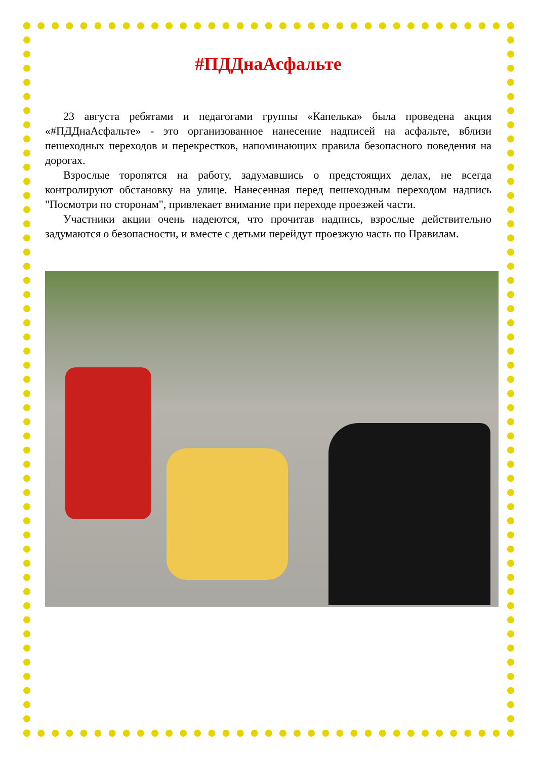#ПДДнаАсфальте
23 августа ребятами и педагогами группы «Капелька» была проведена акция «#ПДДнаАсфальте» - это организованное нанесение надписей на асфальте, вблизи пешеходных переходов и перекрестков, напоминающих правила безопасного поведения на дорогах.
Взрослые торопятся на работу, задумавшись о предстоящих делах, не всегда контролируют обстановку на улице. Нанесенная перед пешеходным переходом надпись "Посмотри по сторонам", привлекает внимание при переходе проезжей части.
Участники акции очень надеются, что прочитав надпись, взрослые действительно задумаются о безопасности, и вместе с детьми перейдут проезжую часть по Правилам.